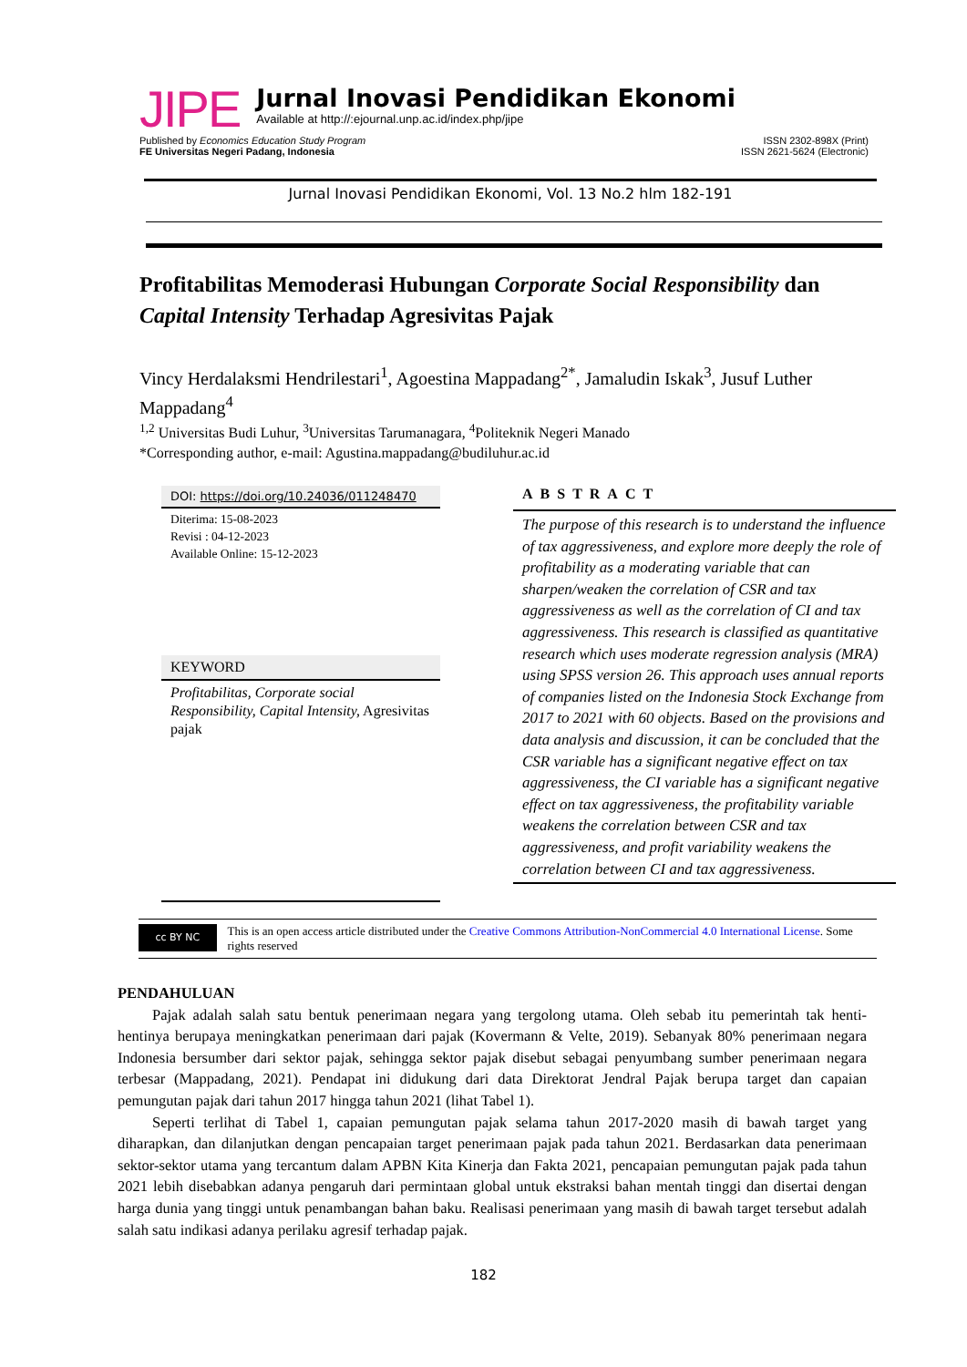JIPE
Jurnal Inovasi Pendidikan Ekonomi
Available at http://:ejournal.unp.ac.id/index.php/jipe
Published by Economics Education Study Program ISSN 2302-898X (Print)
FE Universitas Negeri Padang, Indonesia ISSN 2621-5624 (Electronic)
Jurnal Inovasi Pendidikan Ekonomi, Vol. 13 No.2 hlm 182-191
Profitabilitas Memoderasi Hubungan Corporate Social Responsibility dan Capital Intensity Terhadap Agresivitas Pajak
Vincy Herdalaksmi Hendrilestari<sup>1</sup>, Agoestina Mappadang<sup>2*</sup>, Jamaludin Iskak<sup>3</sup>, Jusuf Luther Mappadang<sup>4</sup>
<sup>1,2</sup> Universitas Budi Luhur, <sup>3</sup>Universitas Tarumanagara, <sup>4</sup>Politeknik Negeri Manado
*Corresponding author, e-mail: Agustina.mappadang@budiluhur.ac.id
DOI: https://doi.org/10.24036/011248470
Diterima: 15-08-2023
Revisi : 04-12-2023
Available Online: 15-12-2023
KEYWORD
Profitabilitas, Corporate social Responsibility, Capital Intensity, Agresivitas pajak
ABSTRACT
The purpose of this research is to understand the influence of tax aggressiveness, and explore more deeply the role of profitability as a moderating variable that can sharpen/weaken the correlation of CSR and tax aggressiveness as well as the correlation of CI and tax aggressiveness. This research is classified as quantitative research which uses moderate regression analysis (MRA) using SPSS version 26. This approach uses annual reports of companies listed on the Indonesia Stock Exchange from 2017 to 2021 with 60 objects. Based on the provisions and data analysis and discussion, it can be concluded that the CSR variable has a significant negative effect on tax aggressiveness, the CI variable has a significant negative effect on tax aggressiveness, the profitability variable weakens the correlation between CSR and tax aggressiveness, and profit variability weakens the correlation between CI and tax aggressiveness.
cc BY NC
This is an open access article distributed under the Creative Commons Attribution-NonCommercial 4.0 International License. Some rights reserved
PENDAHULUAN
Pajak adalah salah satu bentuk penerimaan negara yang tergolong utama. Oleh sebab itu pemerintah tak henti-hentinya berupaya meningkatkan penerimaan dari pajak (Kovermann & Velte, 2019). Sebanyak 80% penerimaan negara Indonesia bersumber dari sektor pajak, sehingga sektor pajak disebut sebagai penyumbang sumber penerimaan negara terbesar (Mappadang, 2021). Pendapat ini didukung dari data Direktorat Jendral Pajak berupa target dan capaian pemungutan pajak dari tahun 2017 hingga tahun 2021 (lihat Tabel 1).
Seperti terlihat di Tabel 1, capaian pemungutan pajak selama tahun 2017-2020 masih di bawah target yang diharapkan, dan dilanjutkan dengan pencapaian target penerimaan pajak pada tahun 2021. Berdasarkan data penerimaan sektor-sektor utama yang tercantum dalam APBN Kita Kinerja dan Fakta 2021, pencapaian pemungutan pajak pada tahun 2021 lebih disebabkan adanya pengaruh dari permintaan global untuk ekstraksi bahan mentah tinggi dan disertai dengan harga dunia yang tinggi untuk penambangan bahan baku. Realisasi penerimaan yang masih di bawah target tersebut adalah salah satu indikasi adanya perilaku agresif terhadap pajak.
182